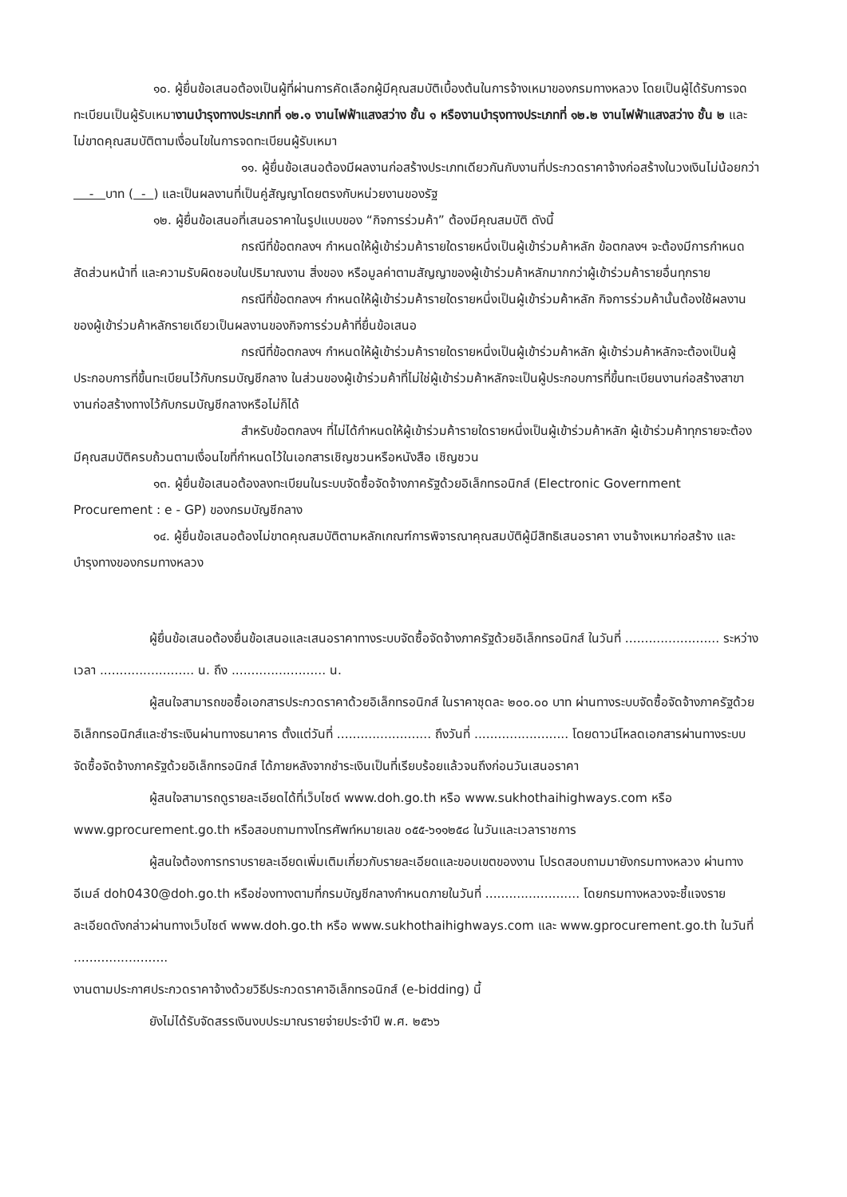๑๐. ผู้ยื่นข้อเสนอต้องเป็นผู้ที่ผ่านการคัดเลือกผู้มีคุณสมบัติเบื้องต้นในการจ้างเหมาของกรมทางหลวง โดยเป็นผู้ได้รับการจดทะเบียนเป็นผู้รับเหมางานบำรุงทางประเภทที่ ๑๒.๑ งานไฟฟ้าแสงสว่าง ชั้น ๑ หรืองานบำรุงทางประเภทที่ ๑๒.๒ งานไฟฟ้าแสงสว่าง ชั้น ๒ และไม่ขาดคุณสมบัติตามเงื่อนไขในการจดทะเบียนผู้รับเหมา
๑๑. ผู้ยื่นข้อเสนอต้องมีผลงานก่อสร้างประเภทเดียวกันกับงานที่ประกวดราคาจ้างก่อสร้างในวงเงินไม่น้อยกว่า - บาท ( - ) และเป็นผลงานที่เป็นคู่สัญญาโดยตรงกับหน่วยงานของรัฐ
๑๒. ผู้ยื่นข้อเสนอที่เสนอราคาในรูปแบบของ “กิจการร่วมค้า” ต้องมีคุณสมบัติ ดังนี้
กรณีที่ข้อตกลงฯ กำหนดให้ผู้เข้าร่วมค้ารายใดรายหนึ่งเป็นผู้เข้าร่วมค้าหลัก ข้อตกลงฯ จะต้องมีการกำหนดสัดส่วนหน้าที่ และความรับผิดชอบในปริมาณงาน สิ่งของ หรือมูลค่าตามสัญญาของผู้เข้าร่วมค้าหลักมากกว่าผู้เข้าร่วมค้ารายอื่นทุกราย
กรณีที่ข้อตกลงฯ กำหนดให้ผู้เข้าร่วมค้ารายใดรายหนึ่งเป็นผู้เข้าร่วมค้าหลัก กิจการร่วมค้านั้นต้องใช้ผลงานของผู้เข้าร่วมค้าหลักรายเดียวเป็นผลงานของกิจการร่วมค้าที่ยื่นข้อเสนอ
กรณีที่ข้อตกลงฯ กำหนดให้ผู้เข้าร่วมค้ารายใดรายหนึ่งเป็นผู้เข้าร่วมค้าหลัก ผู้เข้าร่วมค้าหลักจะต้องเป็นผู้ประกอบการที่ขึ้นทะเบียนไว้กับกรมบัญชีกลาง ในส่วนของผู้เข้าร่วมค้าที่ไม่ใช่ผู้เข้าร่วมค้าหลักจะเป็นผู้ประกอบการที่ขึ้นทะเบียนงานก่อสร้างสาขางานก่อสร้างทางไว้กับกรมบัญชีกลางหรือไม่ก็ได้
สำหรับข้อตกลงฯ ที่ไม่ได้กำหนดให้ผู้เข้าร่วมค้ารายใดรายหนึ่งเป็นผู้เข้าร่วมค้าหลัก ผู้เข้าร่วมค้าทุกรายจะต้องมีคุณสมบัติครบถ้วนตามเงื่อนไขที่กำหนดไว้ในเอกสารเชิญชวนหรือหนังสือ เชิญชวน
๑๓. ผู้ยื่นข้อเสนอต้องลงทะเบียนในระบบจัดซื้อจัดจ้างภาครัฐด้วยอิเล็กทรอนิกส์ (Electronic Government Procurement : e - GP) ของกรมบัญชีกลาง
๑๔. ผู้ยื่นข้อเสนอต้องไม่ขาดคุณสมบัติตามหลักเกณฑ์การพิจารณาคุณสมบัติผู้มีสิทธิเสนอราคา งานจ้างเหมาก่อสร้าง และบำรุงทางของกรมทางหลวง
ผู้ยื่นข้อเสนอต้องยื่นข้อเสนอและเสนอราคาทางระบบจัดซื้อจัดจ้างภาครัฐด้วยอิเล็กทรอนิกส์ ในวันที่ ........................ ระหว่างเวลา ........................ น. ถึง ........................ น.
ผู้สนใจสามารถขอซื้อเอกสารประกวดราคาด้วยอิเล็กทรอนิกส์ ในราคาชุดละ ๒๐๐.๐๐ บาท ผ่านทางระบบจัดซื้อจัดจ้างภาครัฐด้วยอิเล็กทรอนิกส์และชำระเงินผ่านทางธนาคาร ตั้งแต่วันที่ ........................ ถึงวันที่ ........................ โดยดาวน์โหลดเอกสารผ่านทางระบบจัดซื้อจัดจ้างภาครัฐด้วยอิเล็กทรอนิกส์ ได้ภายหลังจากชำระเงินเป็นที่เรียบร้อยแล้วจนถึงก่อนวันเสนอราคา
ผู้สนใจสามารถดูรายละเอียดได้ที่เว็บไซต์ www.doh.go.th หรือ www.sukhothaihighways.com หรือ www.gprocurement.go.th หรือสอบถามทางโทรศัพท์หมายเลข ๐๕๕-๖๑๑๒๕๘ ในวันและเวลาราชการ
ผู้สนใจต้องการทราบรายละเอียดเพิ่มเติมเกี่ยวกับรายละเอียดและขอบเขตของงาน โปรดสอบถามมายังกรมทางหลวง ผ่านทางอีเมล์ doh0430@doh.go.th หรือช่องทางตามที่กรมบัญชีกลางกำหนดภายในวันที่ ........................ โดยกรมทางหลวงจะชี้แจงรายละเอียดดังกล่าวผ่านทางเว็บไซต์ www.doh.go.th หรือ www.sukhothaihighways.com และ www.gprocurement.go.th ในวันที่ ........................
งานตามประกาศประกวดราคาจ้างด้วยวิธีประกวดราคาอิเล็กทรอนิกส์ (e-bidding) นี้
ยังไม่ได้รับจัดสรรเงินงบประมาณรายจ่ายประจำปี พ.ศ. ๒๕๖๖